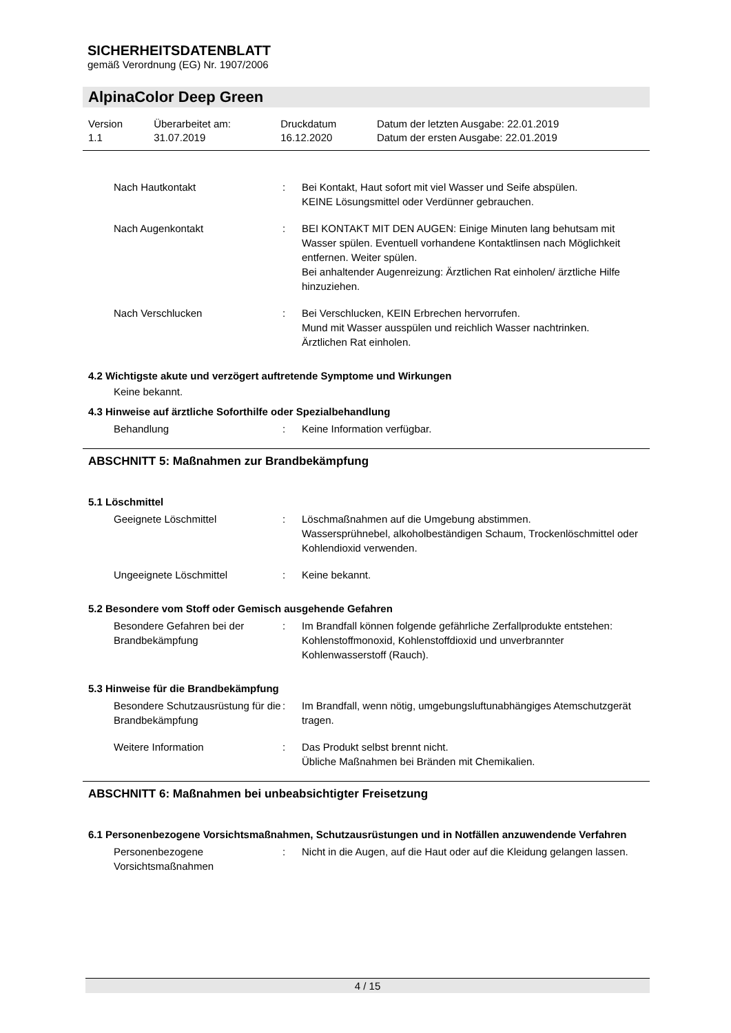SICHERHEITSDATENBLATT
gemäß Verordnung (EG) Nr. 1907/2006
AlpinaColor Deep Green
| Version 1.1 | Überarbeitet am: 31.07.2019 | Druckdatum 16.12.2020 | Datum der letzten Ausgabe: 22.01.2019 Datum der ersten Ausgabe: 22.01.2019 |
| Nach Hautkontakt | : | Bei Kontakt, Haut sofort mit viel Wasser und Seife abspülen. KEINE Lösungsmittel oder Verdünner gebrauchen. |
| Nach Augenkontakt | : | BEI KONTAKT MIT DEN AUGEN: Einige Minuten lang behutsam mit Wasser spülen. Eventuell vorhandene Kontaktlinsen nach Möglichkeit entfernen. Weiter spülen. Bei anhaltender Augenreizung: Ärztlichen Rat einholen/ ärztliche Hilfe hinzuziehen. |
| Nach Verschlucken | : | Bei Verschlucken, KEIN Erbrechen hervorrufen. Mund mit Wasser ausspülen und reichlich Wasser nachtrinken. Ärztlichen Rat einholen. |
4.2 Wichtigste akute und verzögert auftretende Symptome und Wirkungen
Keine bekannt.
4.3 Hinweise auf ärztliche Soforthilfe oder Spezialbehandlung
| Behandlung | : | Keine Information verfügbar. |
ABSCHNITT 5: Maßnahmen zur Brandbekämpfung
5.1 Löschmittel
| Geeignete Löschmittel | : | Löschmaßnahmen auf die Umgebung abstimmen. Wassersprühnebel, alkoholbeständigen Schaum, Trockenlöschmittel oder Kohlendioxid verwenden. |
| Ungeeignete Löschmittel | : | Keine bekannt. |
5.2 Besondere vom Stoff oder Gemisch ausgehende Gefahren
| Besondere Gefahren bei der Brandbekämpfung | : | Im Brandfall können folgende gefährliche Zerfallprodukte entstehen: Kohlenstoffmonoxid, Kohlenstoffdioxid und unverbrannter Kohlenwasserstoff (Rauch). |
5.3 Hinweise für die Brandbekämpfung
| Besondere Schutzausrüstung für die Brandbekämpfung | : | Im Brandfall, wenn nötig, umgebungsluftunabhängiges Atemschutzgerät tragen. |
| Weitere Information | : | Das Produkt selbst brennt nicht. Übliche Maßnahmen bei Bränden mit Chemikalien. |
ABSCHNITT 6: Maßnahmen bei unbeabsichtigter Freisetzung
6.1 Personenbezogene Vorsichtsmaßnahmen, Schutzausrüstungen und in Notfällen anzuwendende Verfahren
| Personenbezogene Vorsichtsmaßnahmen | : | Nicht in die Augen, auf die Haut oder auf die Kleidung gelangen lassen. |
4 / 15